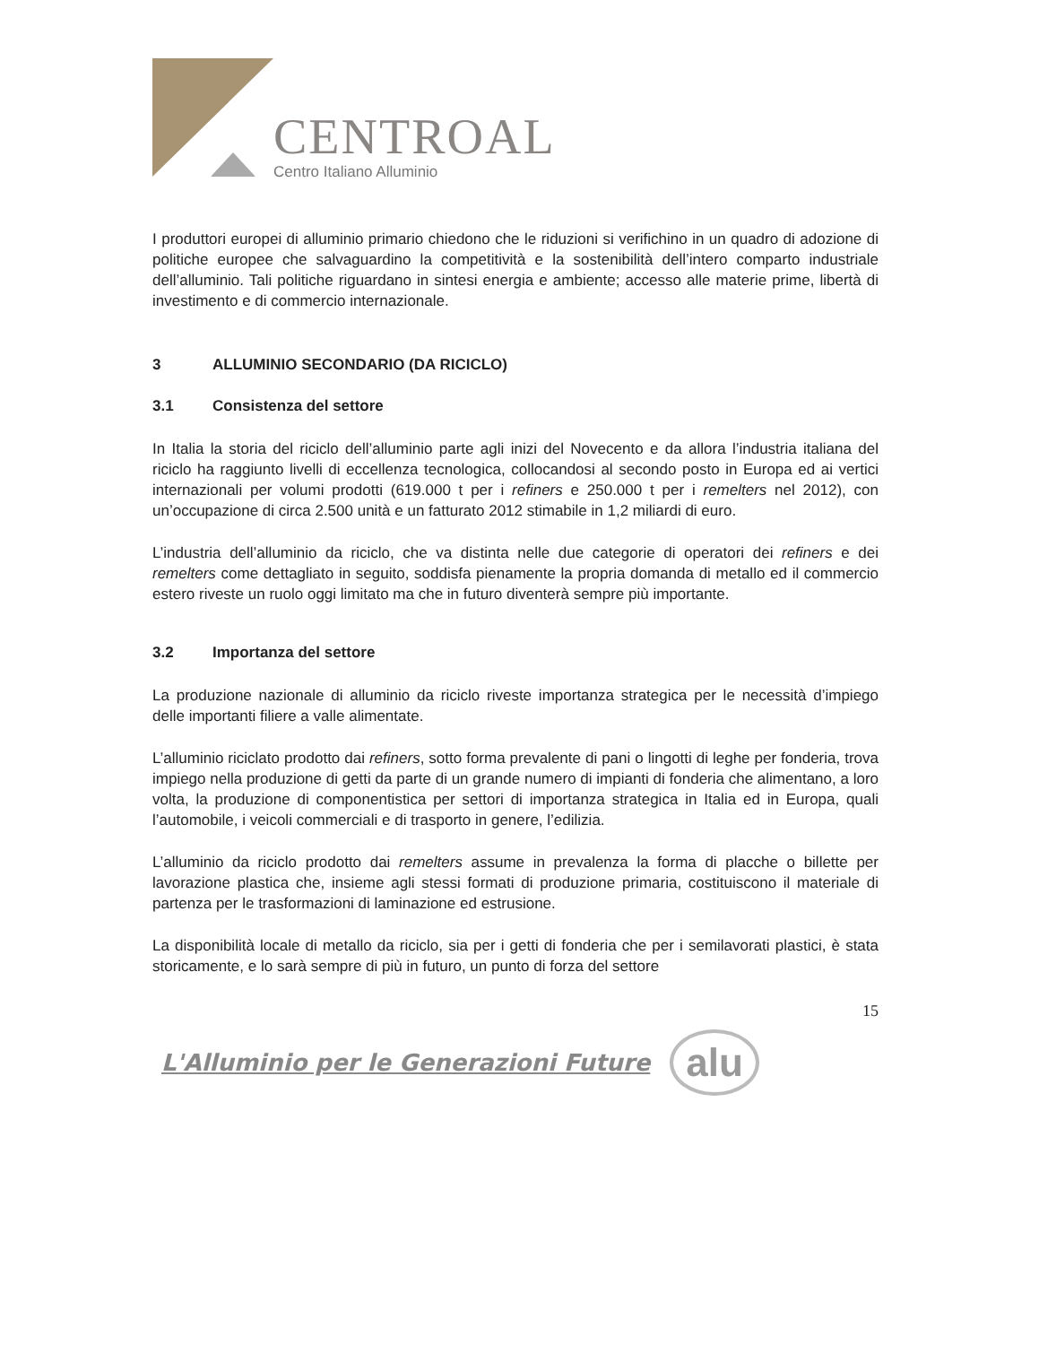CENTROAL
Centro Italiano Alluminio
I produttori europei di alluminio primario chiedono che le riduzioni si verifichino in un quadro di adozione di politiche europee che salvaguardino la competitività e la sostenibilità dell’intero comparto industriale dell’alluminio. Tali politiche riguardano in sintesi energia e ambiente; accesso alle materie prime, libertà di investimento e di commercio internazionale.
3 ALLUMINIO SECONDARIO (DA RICICLO)
3.1 Consistenza del settore
In Italia la storia del riciclo dell’alluminio parte agli inizi del Novecento e da allora l’industria italiana del riciclo ha raggiunto livelli di eccellenza tecnologica, collocandosi al secondo posto in Europa ed ai vertici internazionali per volumi prodotti (619.000 t per i refiners e 250.000 t per i remelters nel 2012), con un’occupazione di circa 2.500 unità e un fatturato 2012 stimabile in 1,2 miliardi di euro.
L’industria dell’alluminio da riciclo, che va distinta nelle due categorie di operatori dei refiners e dei remelters come dettagliato in seguito, soddisfa pienamente la propria domanda di metallo ed il commercio estero riveste un ruolo oggi limitato ma che in futuro diventerà sempre più importante.
3.2 Importanza del settore
La produzione nazionale di alluminio da riciclo riveste importanza strategica per le necessità d’impiego delle importanti filiere a valle alimentate.
L’alluminio riciclato prodotto dai refiners, sotto forma prevalente di pani o lingotti di leghe per fonderia, trova impiego nella produzione di getti da parte di un grande numero di impianti di fonderia che alimentano, a loro volta, la produzione di componentistica per settori di importanza strategica in Italia ed in Europa, quali l’automobile, i veicoli commerciali e di trasporto in genere, l’edilizia.
L’alluminio da riciclo prodotto dai remelters assume in prevalenza la forma di placche o billette per lavorazione plastica che, insieme agli stessi formati di produzione primaria, costituiscono il materiale di partenza per le trasformazioni di laminazione ed estrusione.
La disponibilità locale di metallo da riciclo, sia per i getti di fonderia che per i semilavorati plastici, è stata storicamente, e lo sarà sempre di più in futuro, un punto di forza del settore
15
L'Alluminio per le Generazioni Future alu